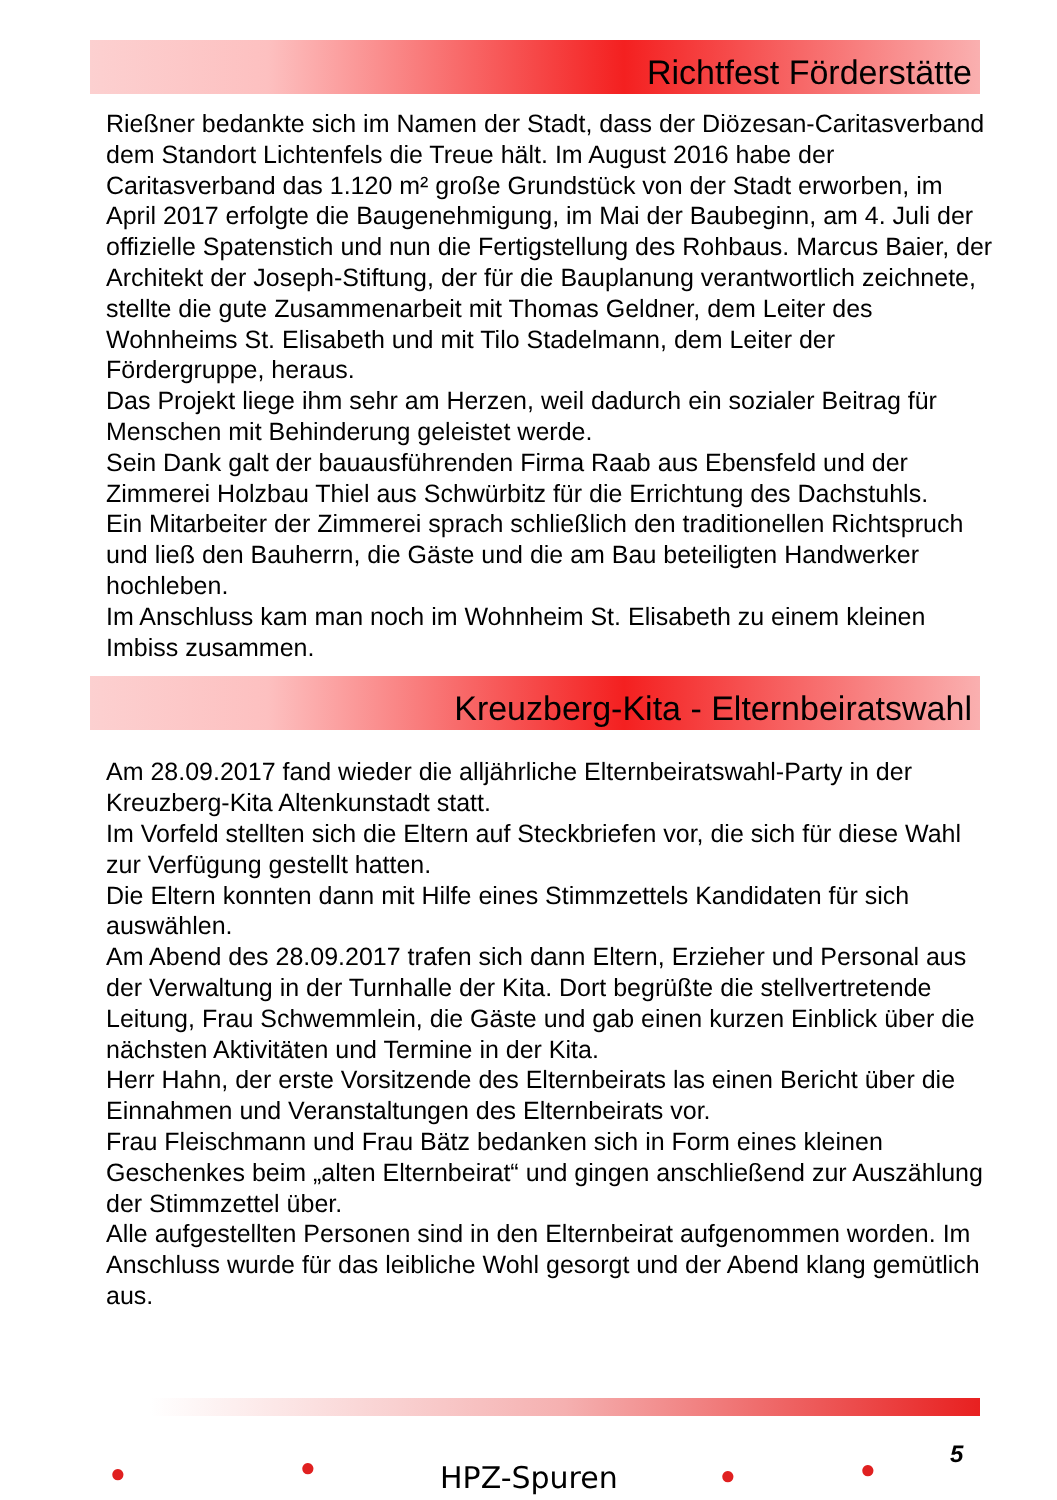Richtfest Förderstätte
Rießner bedankte sich im Namen der Stadt, dass der Diözesan-Caritasverband dem Standort Lichtenfels die Treue hält. Im August 2016 habe der Caritasverband das 1.120 m² große Grundstück von der Stadt erworben, im April 2017 erfolgte die Baugenehmigung, im Mai der Baubeginn, am 4. Juli der offizielle Spatenstich und nun die Fertigstellung des Rohbaus. Marcus Baier, der Architekt der Joseph-Stiftung, der für die Bauplanung verantwortlich zeichnete, stellte die gute Zusammenarbeit mit Thomas Geldner, dem Leiter des Wohnheims St. Elisabeth und mit Tilo Stadelmann, dem Leiter der Fördergruppe, heraus.
Das Projekt liege ihm sehr am Herzen, weil dadurch ein sozialer Beitrag für Menschen mit Behinderung geleistet werde.
Sein Dank galt der bauausführenden Firma Raab aus Ebensfeld und der Zimmerei Holzbau Thiel aus Schwürbitz für die Errichtung des Dachstuhls.
Ein Mitarbeiter der Zimmerei sprach schließlich den traditionellen Richtspruch und ließ den Bauherrn, die Gäste und die am Bau beteiligten Handwerker hochleben.
Im Anschluss kam man noch im Wohnheim St. Elisabeth zu einem kleinen Imbiss zusammen.
Kreuzberg-Kita - Elternbeiratswahl
Am 28.09.2017 fand wieder die alljährliche Elternbeiratswahl-Party in der Kreuzberg-Kita Altenkunstadt statt.
Im Vorfeld stellten sich die Eltern auf Steckbriefen vor, die sich für diese Wahl zur Verfügung gestellt hatten.
Die Eltern konnten dann mit Hilfe eines Stimmzettels Kandidaten für sich auswählen.
Am Abend des 28.09.2017 trafen sich dann Eltern, Erzieher und Personal aus der Verwaltung in der Turnhalle der Kita. Dort begrüßte die stellvertretende Leitung, Frau Schwemmlein, die Gäste und gab einen kurzen Einblick über die nächsten Aktivitäten und Termine in der Kita.
Herr Hahn, der erste Vorsitzende des Elternbeirats las einen Bericht über die Einnahmen und Veranstaltungen des Elternbeirats vor.
Frau Fleischmann und Frau Bätz bedanken sich in Form eines kleinen Geschenkes beim „alten Elternbeirat“ und gingen anschließend zur Auszählung der Stimmzettel über.
Alle aufgestellten Personen sind in den Elternbeirat aufgenommen worden. Im Anschluss wurde für das leibliche Wohl gesorgt und der Abend klang gemütlich aus.
● ● HPZ-Spuren ● ● 5